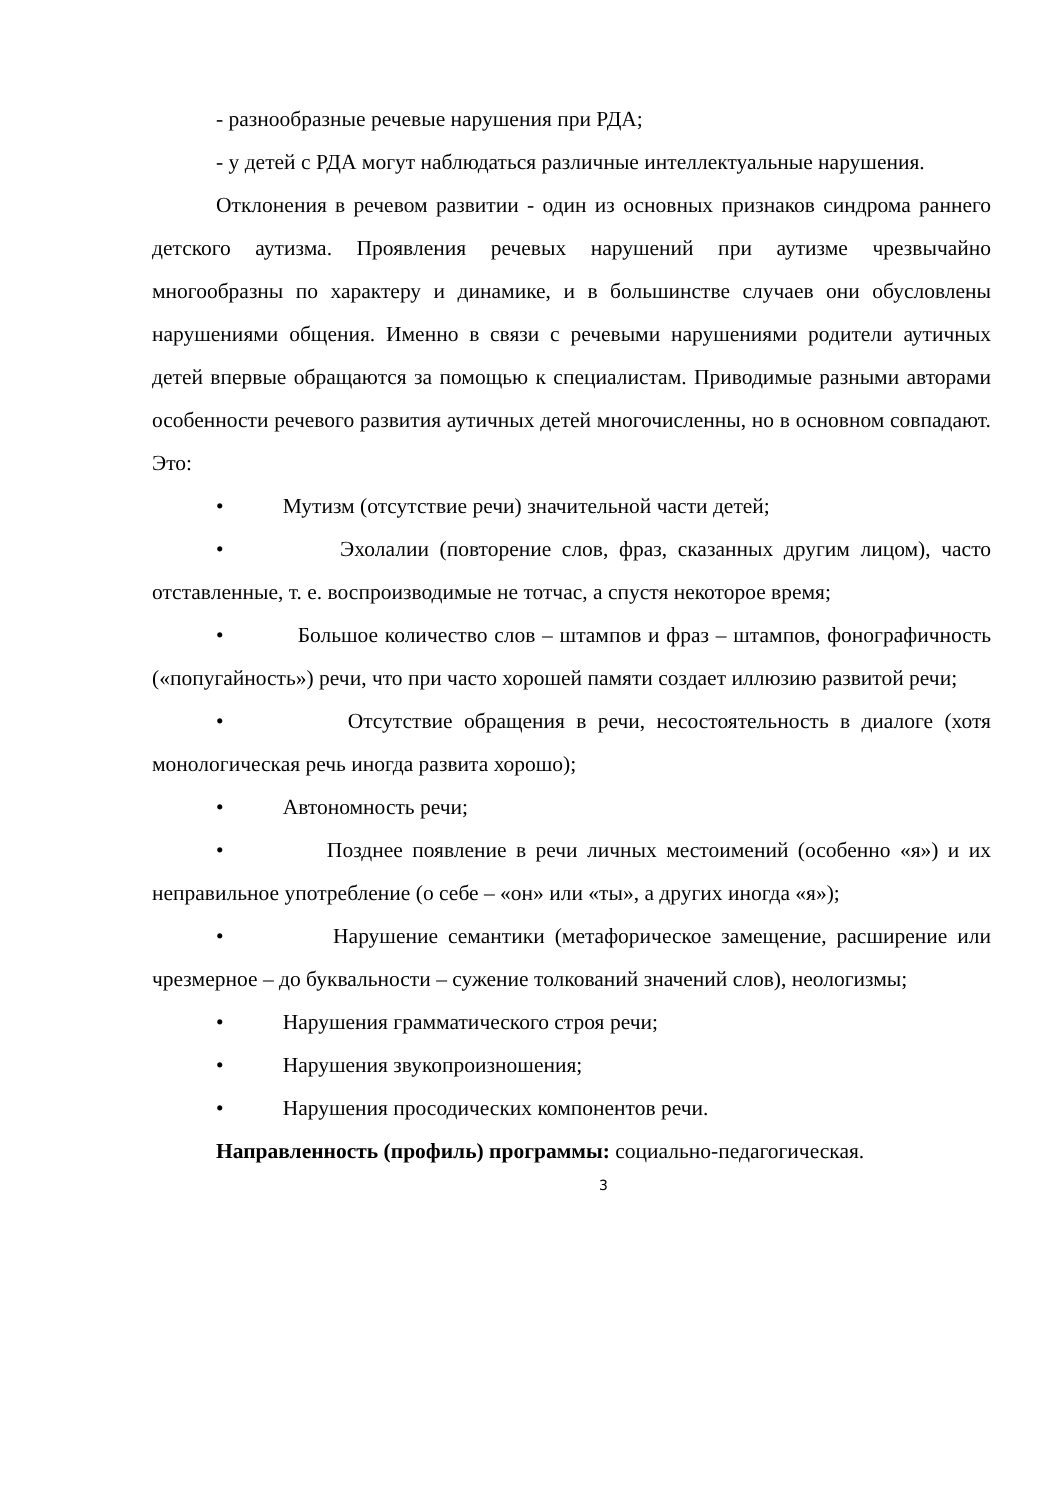- разнообразные речевые нарушения при РДА;
- у детей с РДА могут наблюдаться различные интеллектуальные нарушения.
Отклонения в речевом развитии - один из основных признаков синдрома раннего детского аутизма. Проявления речевых нарушений при аутизме чрезвычайно многообразны по характеру и динамике, и в большинстве случаев они обусловлены нарушениями общения. Именно в связи с речевыми нарушениями родители аутичных детей впервые обращаются за помощью к специалистам. Приводимые разными авторами особенности речевого развития аутичных детей многочисленны, но в основном совпадают. Это:
• Мутизм (отсутствие речи) значительной части детей;
• Эхолалии (повторение слов, фраз, сказанных другим лицом), часто отставленные, т. е. воспроизводимые не тотчас, а спустя некоторое время;
• Большое количество слов – штампов и фраз – штампов, фонографичность («попугайность») речи, что при часто хорошей памяти создает иллюзию развитой речи;
• Отсутствие обращения в речи, несостоятельность в диалоге (хотя монологическая речь иногда развита хорошо);
• Автономность речи;
• Позднее появление в речи личных местоимений (особенно «я») и их неправильное употребление (о себе – «он» или «ты», а других иногда «я»);
• Нарушение семантики (метафорическое замещение, расширение или чрезмерное – до буквальности – сужение толкований значений слов), неологизмы;
• Нарушения грамматического строя речи;
• Нарушения звукопроизношения;
• Нарушения просодических компонентов речи.
Направленность (профиль) программы: социально-педагогическая.
3